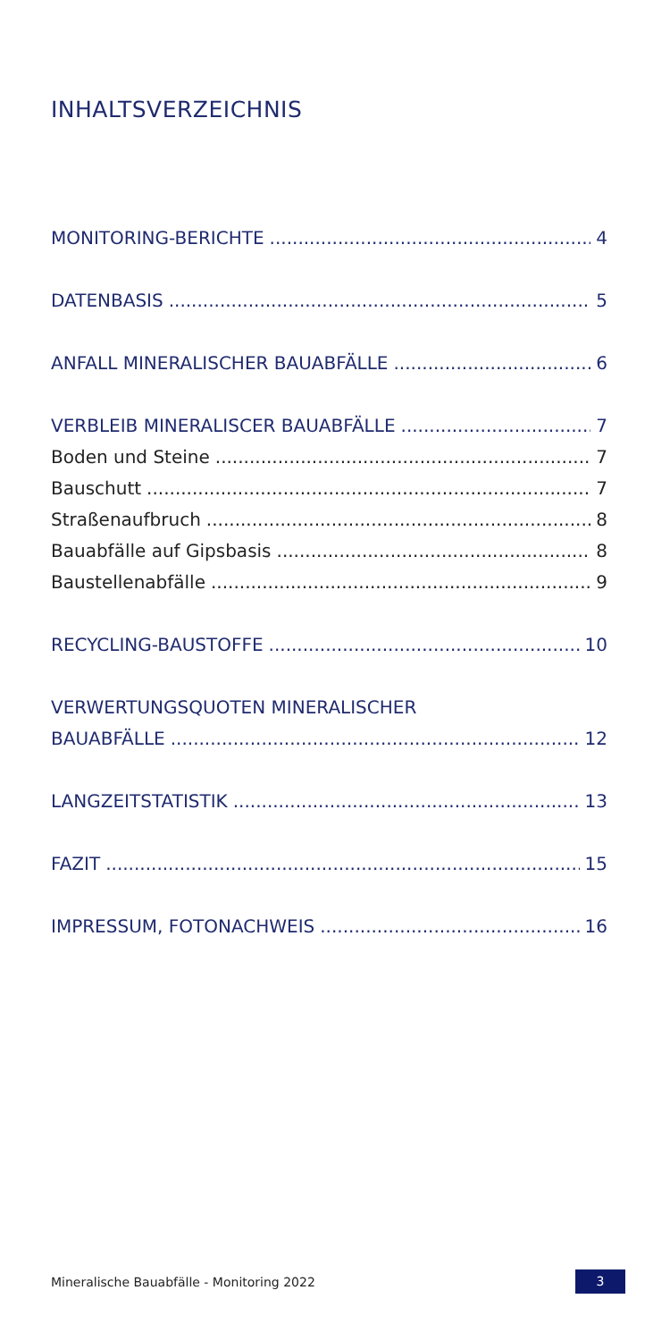INHALTSVERZEICHNIS
MONITORING-BERICHTE 4
DATENBASIS 5
ANFALL MINERALISCHER BAUABFÄLLE 6
VERBLEIB MINERALISCER BAUABFÄLLE 7
Boden und Steine 7
Bauschutt 7
Straßenaufbruch 8
Bauabfälle auf Gipsbasis 8
Baustellenabfälle 9
RECYCLING-BAUSTOFFE 10
VERWERTUNGSQUOTEN MINERALISCHER
BAUABFÄLLE 12
LANGZEITSTATISTIK 13
FAZIT 15
IMPRESSUM, FOTONACHWEIS 16
Mineralische Bauabfälle - Monitoring 2022 3